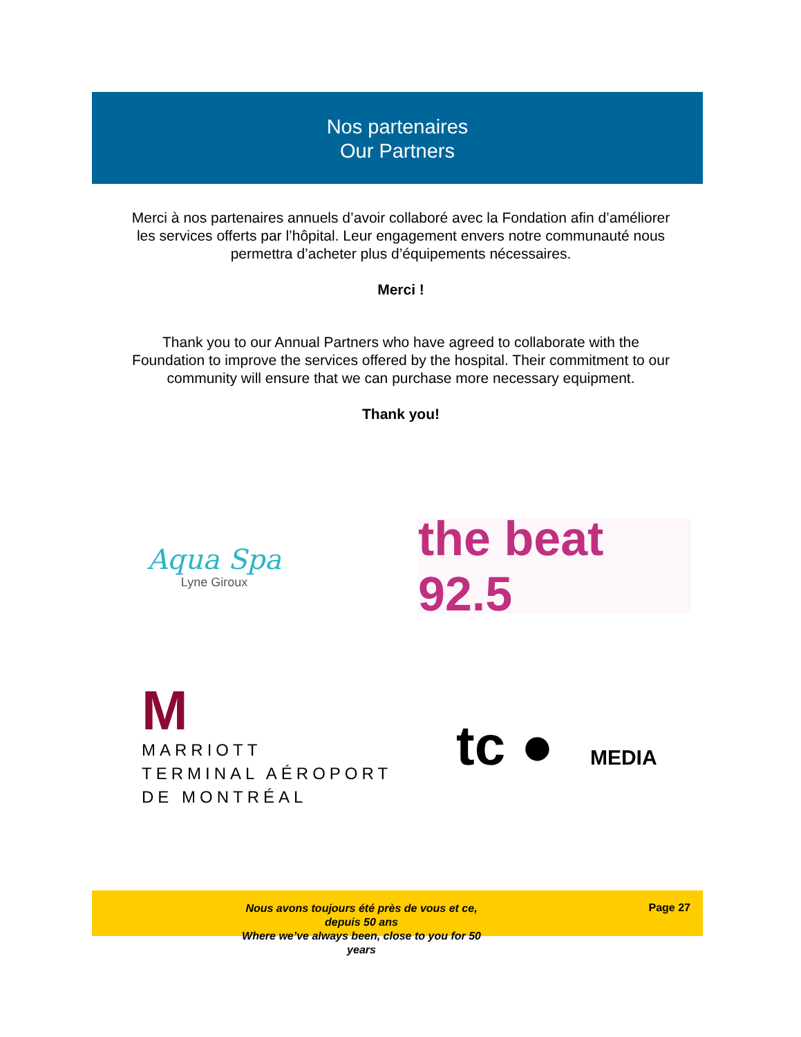Nos partenaires
Our Partners
Merci à nos partenaires annuels d’avoir collaboré avec la Fondation afin d’améliorer les services offerts par l’hôpital. Leur engagement envers notre communauté nous permettra d’acheter plus d’équipements nécessaires.
Merci !
Thank you to our Annual Partners who have agreed to collaborate with the Foundation to improve the services offered by the hospital. Their commitment to our community will ensure that we can purchase more necessary equipment.
Thank you!
Aqua Spa
Lyne Giroux
the beat 92.5
M
MARRIOTT
TERMINAL AÉROPORT
DE MONTRÉAL
tc ● MEDIA
Nous avons toujours été près de vous et ce, depuis 50 ans
Where we’ve always been, close to you for 50 years
Page 27